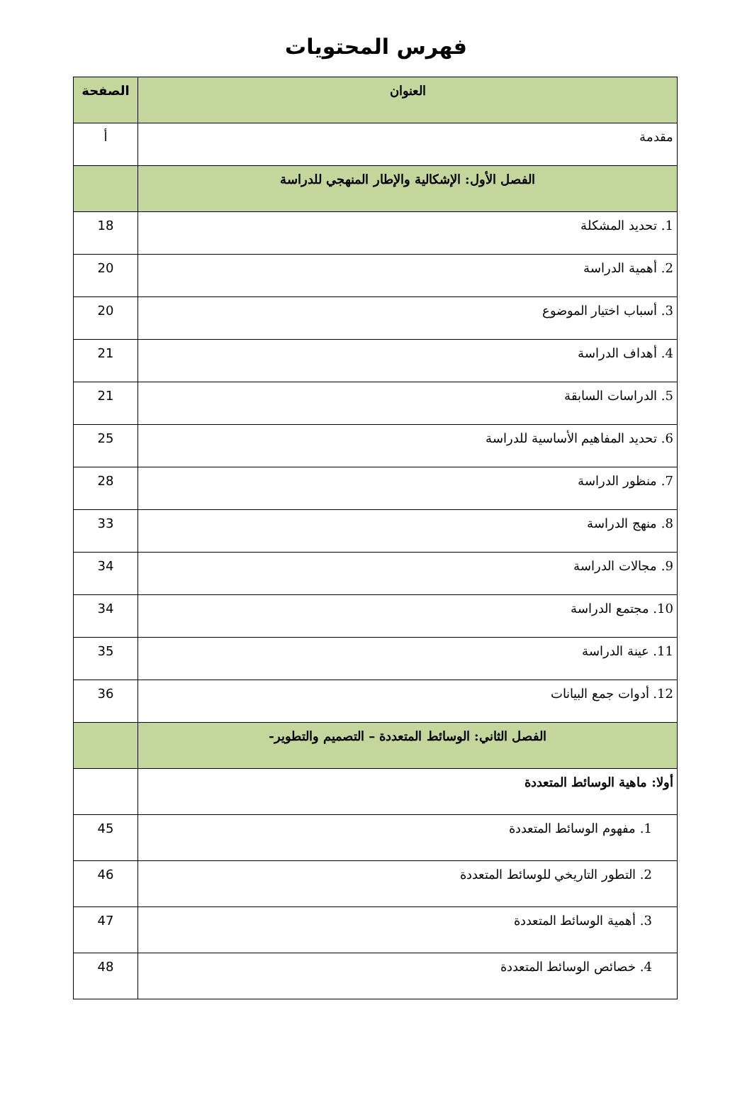فهرس المحتويات
| العنوان | الصفحة |
| --- | --- |
| مقدمة | أ |
| الفصل الأول: الإشكالية والإطار المنهجي للدراسة | |
| 1. تحديد المشكلة | 18 |
| 2. أهمية الدراسة | 20 |
| 3. أسباب اختيار الموضوع | 20 |
| 4. أهداف الدراسة | 21 |
| 5. الدراسات السابقة | 21 |
| 6. تحديد المفاهيم الأساسية للدراسة | 25 |
| 7. منظور الدراسة | 28 |
| 8. منهج الدراسة | 33 |
| 9. مجالات الدراسة | 34 |
| 10. مجتمع الدراسة | 34 |
| 11. عينة الدراسة | 35 |
| 12. أدوات جمع البيانات | 36 |
| الفصل الثاني: الوسائط المتعددة – التصميم والتطوير- | |
| أولا: ماهية الوسائط المتعددة | |
| 1. مفهوم الوسائط المتعددة | 45 |
| 2. التطور التاريخي للوسائط المتعددة | 46 |
| 3. أهمية الوسائط المتعددة | 47 |
| 4. خصائص الوسائط المتعددة | 48 |